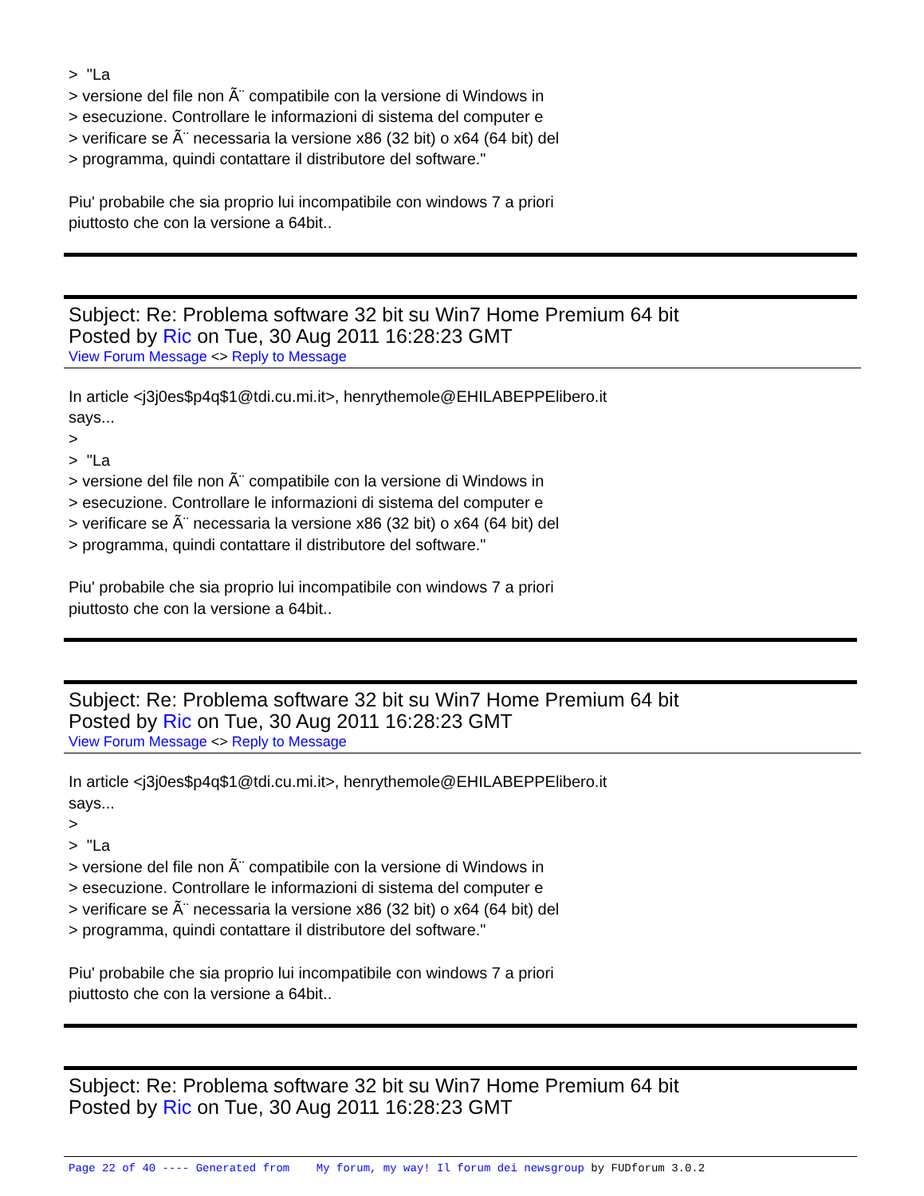> "La
> versione del file non Ã¨ compatibile con la versione di Windows in
> esecuzione. Controllare le informazioni di sistema del computer e
> verificare se Ã¨ necessaria la versione x86 (32 bit) o x64 (64 bit) del
> programma, quindi contattare il distributore del software."
Piu' probabile che sia proprio lui incompatibile con windows 7 a priori
piuttosto che con la versione a 64bit..
Subject: Re: Problema software 32 bit su Win7 Home Premium 64 bit
Posted by Ric on Tue, 30 Aug 2011 16:28:23 GMT
View Forum Message <> Reply to Message
In article <j3j0es$p4q$1@tdi.cu.mi.it>, henrythemole@EHILABEPPElibero.it
says...
>
> "La
> versione del file non Ã¨ compatibile con la versione di Windows in
> esecuzione. Controllare le informazioni di sistema del computer e
> verificare se Ã¨ necessaria la versione x86 (32 bit) o x64 (64 bit) del
> programma, quindi contattare il distributore del software."
Piu' probabile che sia proprio lui incompatibile con windows 7 a priori
piuttosto che con la versione a 64bit..
Subject: Re: Problema software 32 bit su Win7 Home Premium 64 bit
Posted by Ric on Tue, 30 Aug 2011 16:28:23 GMT
View Forum Message <> Reply to Message
In article <j3j0es$p4q$1@tdi.cu.mi.it>, henrythemole@EHILABEPPElibero.it
says...
>
> "La
> versione del file non Ã¨ compatibile con la versione di Windows in
> esecuzione. Controllare le informazioni di sistema del computer e
> verificare se Ã¨ necessaria la versione x86 (32 bit) o x64 (64 bit) del
> programma, quindi contattare il distributore del software."
Piu' probabile che sia proprio lui incompatibile con windows 7 a priori
piuttosto che con la versione a 64bit..
Subject: Re: Problema software 32 bit su Win7 Home Premium 64 bit
Posted by Ric on Tue, 30 Aug 2011 16:28:23 GMT
Page 22 of 40 ---- Generated from My forum, my way! Il forum dei newsgroup by FUDforum 3.0.2